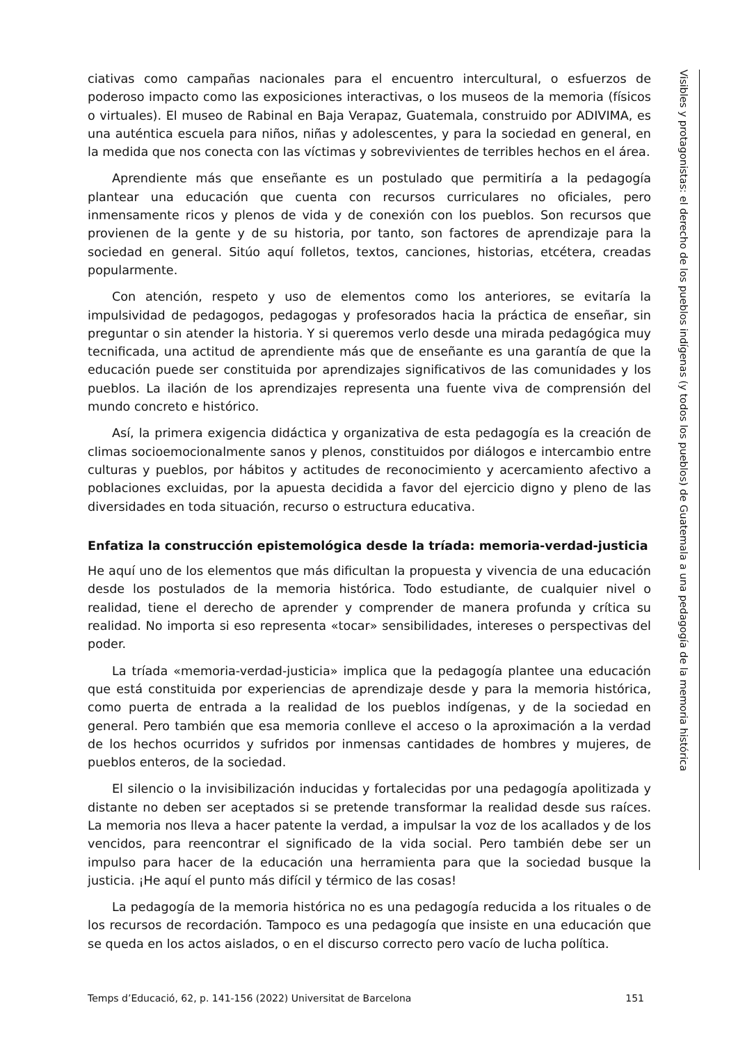ciativas como campañas nacionales para el encuentro intercultural, o esfuerzos de poderoso impacto como las exposiciones interactivas, o los museos de la memoria (físicos o virtuales). El museo de Rabinal en Baja Verapaz, Guatemala, construido por ADIVIMA, es una auténtica escuela para niños, niñas y adolescentes, y para la sociedad en general, en la medida que nos conecta con las víctimas y sobrevivientes de terribles hechos en el área.
Aprendiente más que enseñante es un postulado que permitiría a la pedagogía plantear una educación que cuenta con recursos curriculares no oficiales, pero inmensamente ricos y plenos de vida y de conexión con los pueblos. Son recursos que provienen de la gente y de su historia, por tanto, son factores de aprendizaje para la sociedad en general. Sitúo aquí folletos, textos, canciones, historias, etcétera, creadas popularmente.
Con atención, respeto y uso de elementos como los anteriores, se evitaría la impulsividad de pedagogos, pedagogas y profesorados hacia la práctica de enseñar, sin preguntar o sin atender la historia. Y si queremos verlo desde una mirada pedagógica muy tecnificada, una actitud de aprendiente más que de enseñante es una garantía de que la educación puede ser constituida por aprendizajes significativos de las comunidades y los pueblos. La ilación de los aprendizajes representa una fuente viva de comprensión del mundo concreto e histórico.
Así, la primera exigencia didáctica y organizativa de esta pedagogía es la creación de climas socioemocionalmente sanos y plenos, constituidos por diálogos e intercambio entre culturas y pueblos, por hábitos y actitudes de reconocimiento y acercamiento afectivo a poblaciones excluidas, por la apuesta decidida a favor del ejercicio digno y pleno de las diversidades en toda situación, recurso o estructura educativa.
Enfatiza la construcción epistemológica desde la tríada: memoria-verdad-justicia
He aquí uno de los elementos que más dificultan la propuesta y vivencia de una educación desde los postulados de la memoria histórica. Todo estudiante, de cualquier nivel o realidad, tiene el derecho de aprender y comprender de manera profunda y crítica su realidad. No importa si eso representa «tocar» sensibilidades, intereses o perspectivas del poder.
La tríada «memoria-verdad-justicia» implica que la pedagogía plantee una educación que está constituida por experiencias de aprendizaje desde y para la memoria histórica, como puerta de entrada a la realidad de los pueblos indígenas, y de la sociedad en general. Pero también que esa memoria conlleve el acceso o la aproximación a la verdad de los hechos ocurridos y sufridos por inmensas cantidades de hombres y mujeres, de pueblos enteros, de la sociedad.
El silencio o la invisibilización inducidas y fortalecidas por una pedagogía apolitizada y distante no deben ser aceptados si se pretende transformar la realidad desde sus raíces. La memoria nos lleva a hacer patente la verdad, a impulsar la voz de los acallados y de los vencidos, para reencontrar el significado de la vida social. Pero también debe ser un impulso para hacer de la educación una herramienta para que la sociedad busque la justicia. ¡He aquí el punto más difícil y térmico de las cosas!
La pedagogía de la memoria histórica no es una pedagogía reducida a los rituales o de los recursos de recordación. Tampoco es una pedagogía que insiste en una educación que se queda en los actos aislados, o en el discurso correcto pero vacío de lucha política.
Visibles y protagonistas: el derecho de los pueblos indígenas (y todos los pueblos) de Guatemala a una pedagogía de la memoria histórica
Temps d’Educació, 62, p. 141-156 (2022) Universitat de Barcelona 151